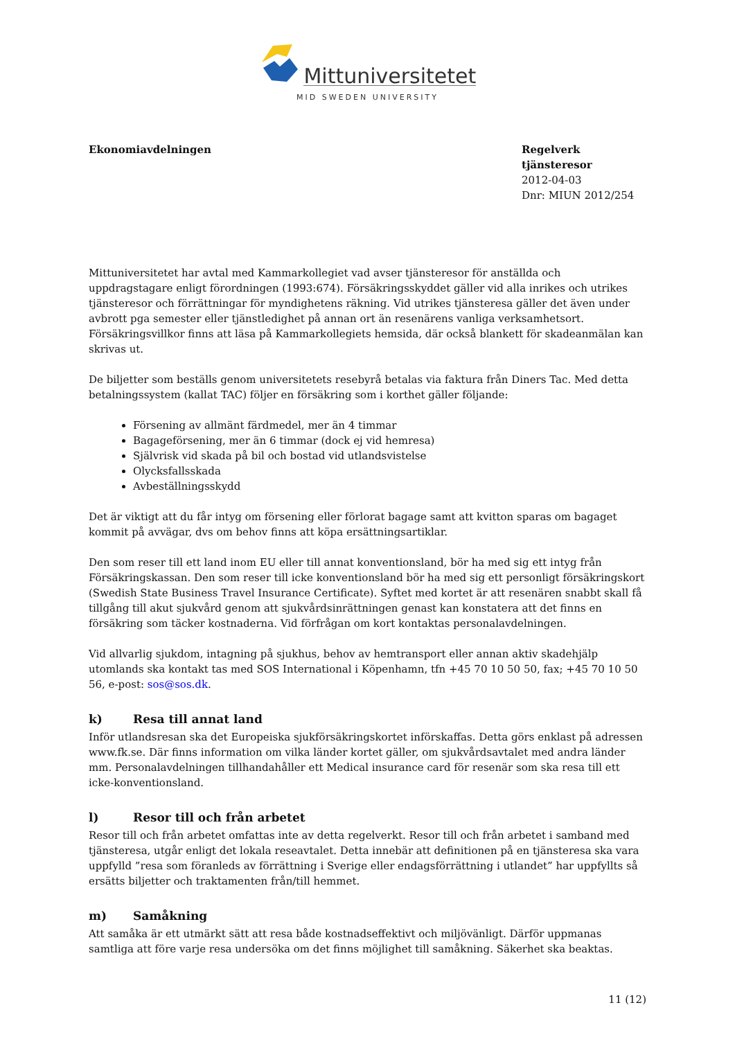Mittuniversitetet
MID SWEDEN UNIVERSITY
Ekonomiavdelningen Regelverk tjänsteresor
2012-04-03
Dnr: MIUN 2012/254
Mittuniversitetet har avtal med Kammarkollegiet vad avser tjänsteresor för anställda och uppdragstagare enligt förordningen (1993:674). Försäkringsskyddet gäller vid alla inrikes och utrikes tjänsteresor och förrättningar för myndighetens räkning. Vid utrikes tjänsteresa gäller det även under avbrott pga semester eller tjänstledighet på annan ort än resenärens vanliga verksamhetsort. Försäkringsvillkor finns att läsa på Kammarkollegiets hemsida, där också blankett för skadeanmälan kan skrivas ut.
De biljetter som beställs genom universitetets resebyrå betalas via faktura från Diners Tac. Med detta betalningssystem (kallat TAC) följer en försäkring som i korthet gäller följande:
Försening av allmänt färdmedel, mer än 4 timmar
Bagageförsening, mer än 6 timmar (dock ej vid hemresa)
Självrisk vid skada på bil och bostad vid utlandsvistelse
Olycksfallsskada
Avbeställningsskydd
Det är viktigt att du får intyg om försening eller förlorat bagage samt att kvitton sparas om bagaget kommit på avvägar, dvs om behov finns att köpa ersättningsartiklar.
Den som reser till ett land inom EU eller till annat konventionsland, bör ha med sig ett intyg från Försäkringskassan. Den som reser till icke konventionsland bör ha med sig ett personligt försäkringskort (Swedish State Business Travel Insurance Certificate). Syftet med kortet är att resenären snabbt skall få tillgång till akut sjukvård genom att sjukvårdsinrättningen genast kan konstatera att det finns en försäkring som täcker kostnaderna. Vid förfrågan om kort kontaktas personalavdelningen.
Vid allvarlig sjukdom, intagning på sjukhus, behov av hemtransport eller annan aktiv skadehjälp utomlands ska kontakt tas med SOS International i Köpenhamn, tfn +45 70 10 50 50, fax; +45 70 10 50 56, e-post: sos@sos.dk.
k) Resa till annat land
Inför utlandsresan ska det Europeiska sjukförsäkringskortet införskaffas. Detta görs enklast på adressen www.fk.se. Där finns information om vilka länder kortet gäller, om sjukvårdsavtalet med andra länder mm. Personalavdelningen tillhandahåller ett Medical insurance card för resenär som ska resa till ett icke-konventionsland.
l) Resor till och från arbetet
Resor till och från arbetet omfattas inte av detta regelverkt. Resor till och från arbetet i samband med tjänsteresa, utgår enligt det lokala reseavtalet. Detta innebär att definitionen på en tjänsteresa ska vara uppfylld ”resa som föranleds av förrättning i Sverige eller endagsförrättning i utlandet” har uppfyllts så ersätts biljetter och traktamenten från/till hemmet.
m) Samåkning
Att samåka är ett utmärkt sätt att resa både kostnadseffektivt och miljövänligt. Därför uppmanas samtliga att före varje resa undersöka om det finns möjlighet till samåkning. Säkerhet ska beaktas.
11 (12)